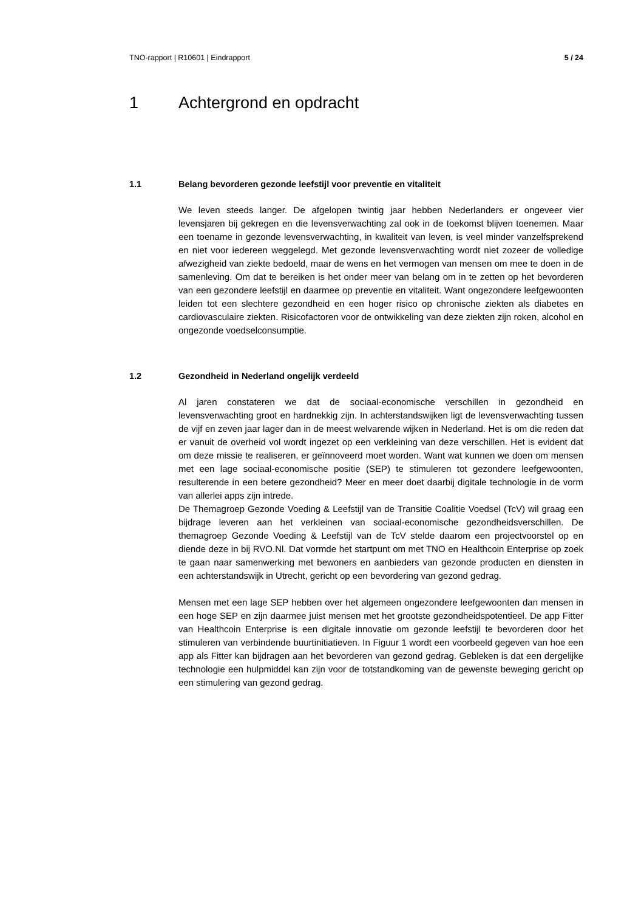TNO-rapport | R10601 | Eindrapport 5 / 24
1 Achtergrond en opdracht
1.1 Belang bevorderen gezonde leefstijl voor preventie en vitaliteit
We leven steeds langer. De afgelopen twintig jaar hebben Nederlanders er ongeveer vier levensjaren bij gekregen en die levensverwachting zal ook in de toekomst blijven toenemen. Maar een toename in gezonde levensverwachting, in kwaliteit van leven, is veel minder vanzelfsprekend en niet voor iedereen weggelegd. Met gezonde levensverwachting wordt niet zozeer de volledige afwezigheid van ziekte bedoeld, maar de wens en het vermogen van mensen om mee te doen in de samenleving. Om dat te bereiken is het onder meer van belang om in te zetten op het bevorderen van een gezondere leefstijl en daarmee op preventie en vitaliteit. Want ongezondere leefgewoonten leiden tot een slechtere gezondheid en een hoger risico op chronische ziekten als diabetes en cardiovasculaire ziekten. Risicofactoren voor de ontwikkeling van deze ziekten zijn roken, alcohol en ongezonde voedselconsumptie.
1.2 Gezondheid in Nederland ongelijk verdeeld
Al jaren constateren we dat de sociaal-economische verschillen in gezondheid en levensverwachting groot en hardnekkig zijn. In achterstandswijken ligt de levensverwachting tussen de vijf en zeven jaar lager dan in de meest welvarende wijken in Nederland. Het is om die reden dat er vanuit de overheid vol wordt ingezet op een verkleining van deze verschillen. Het is evident dat om deze missie te realiseren, er geïnnoveerd moet worden. Want wat kunnen we doen om mensen met een lage sociaal-economische positie (SEP) te stimuleren tot gezondere leefgewoonten, resulterende in een betere gezondheid? Meer en meer doet daarbij digitale technologie in de vorm van allerlei apps zijn intrede.
De Themagroep Gezonde Voeding & Leefstijl van de Transitie Coalitie Voedsel (TcV) wil graag een bijdrage leveren aan het verkleinen van sociaal-economische gezondheidsverschillen. De themagroep Gezonde Voeding & Leefstijl van de TcV stelde daarom een projectvoorstel op en diende deze in bij RVO.Nl. Dat vormde het startpunt om met TNO en Healthcoin Enterprise op zoek te gaan naar samenwerking met bewoners en aanbieders van gezonde producten en diensten in een achterstandswijk in Utrecht, gericht op een bevordering van gezond gedrag.
Mensen met een lage SEP hebben over het algemeen ongezondere leefgewoonten dan mensen in een hoge SEP en zijn daarmee juist mensen met het grootste gezondheidspotentieel. De app Fitter van Healthcoin Enterprise is een digitale innovatie om gezonde leefstijl te bevorderen door het stimuleren van verbindende buurtinitiatieven. In Figuur 1 wordt een voorbeeld gegeven van hoe een app als Fitter kan bijdragen aan het bevorderen van gezond gedrag. Gebleken is dat een dergelijke technologie een hulpmiddel kan zijn voor de totstandkoming van de gewenste beweging gericht op een stimulering van gezond gedrag.